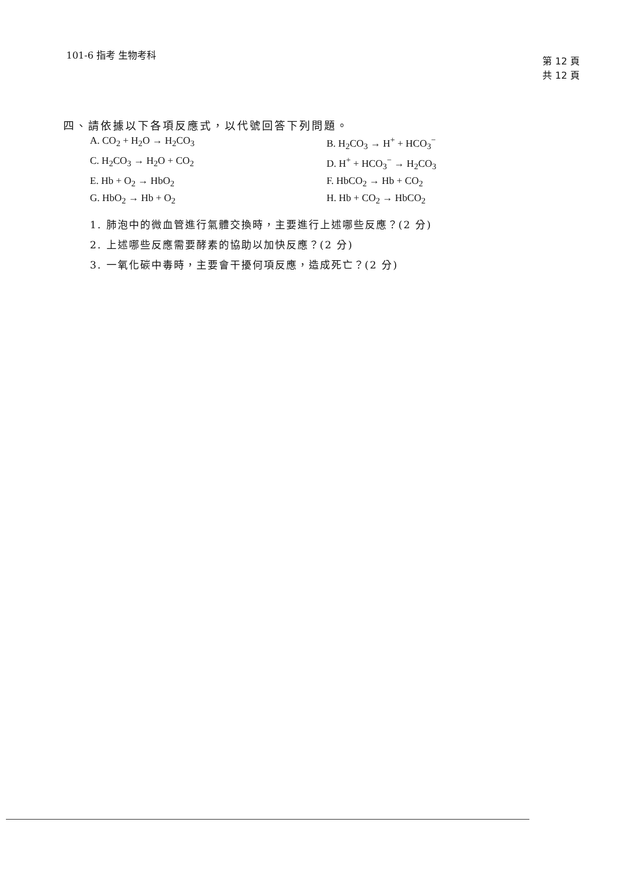101-6 指考 生物考科
第 12 頁
共 12 頁
四、請依據以下各項反應式，以代號回答下列問題。
A. CO<sub>2</sub> + H<sub>2</sub>O → H<sub>2</sub>CO<sub>3</sub>
B. H<sub>2</sub>CO<sub>3</sub> → H<sup>+</sup> + HCO<sub>3</sub><sup>−</sup>
C. H<sub>2</sub>CO<sub>3</sub> → H<sub>2</sub>O + CO<sub>2</sub>
D. H<sup>+</sup> + HCO<sub>3</sub><sup>−</sup> → H<sub>2</sub>CO<sub>3</sub>
E. Hb + O<sub>2</sub> → HbO<sub>2</sub>
F. HbCO<sub>2</sub> → Hb + CO<sub>2</sub>
G. HbO<sub>2</sub> → Hb + O<sub>2</sub>
H. Hb + CO<sub>2</sub> → HbCO<sub>2</sub>
1. 肺泡中的微血管進行氣體交換時，主要進行上述哪些反應？(2 分)
2. 上述哪些反應需要酵素的協助以加快反應？(2 分)
3. 一氧化碳中毒時，主要會干擾何項反應，造成死亡？(2 分)